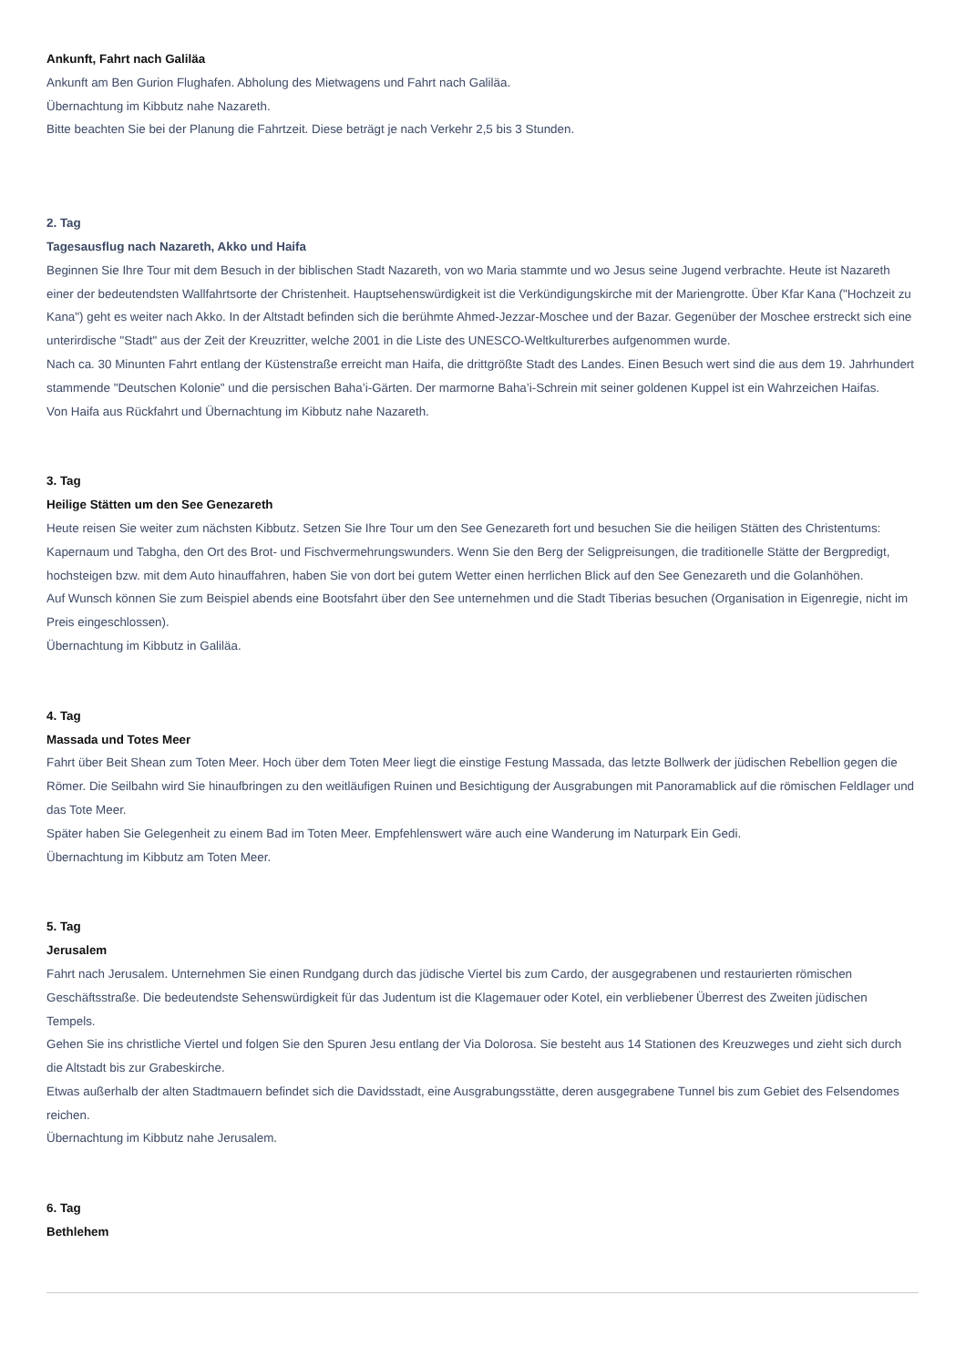Ankunft, Fahrt nach Galiläa
Ankunft am Ben Gurion Flughafen. Abholung des Mietwagens und Fahrt nach Galiläa.
Übernachtung im Kibbutz nahe Nazareth.
Bitte beachten Sie bei der Planung die Fahrtzeit. Diese beträgt je nach Verkehr 2,5 bis 3 Stunden.
2. Tag
Tagesausflug nach Nazareth, Akko und Haifa
Beginnen Sie Ihre Tour mit dem Besuch in der biblischen Stadt Nazareth, von wo Maria stammte und wo Jesus seine Jugend verbrachte. Heute ist Nazareth einer der bedeutendsten Wallfahrtsorte der Christenheit. Hauptsehenswürdigkeit ist die Verkündigungskirche mit der Mariengrotte. Über Kfar Kana ("Hochzeit zu Kana") geht es weiter nach Akko. In der Altstadt befinden sich die berühmte Ahmed-Jezzar-Moschee und der Bazar. Gegenüber der Moschee erstreckt sich eine unterirdische "Stadt" aus der Zeit der Kreuzritter, welche 2001 in die Liste des UNESCO-Weltkulturerbes aufgenommen wurde.
Nach ca. 30 Minunten Fahrt entlang der Küstenstraße erreicht man Haifa, die drittgrößte Stadt des Landes. Einen Besuch wert sind die aus dem 19. Jahrhundert stammende "Deutschen Kolonie" und die persischen Baha’i-Gärten. Der marmorne Baha’i-Schrein mit seiner goldenen Kuppel ist ein Wahrzeichen Haifas.
Von Haifa aus Rückfahrt und Übernachtung im Kibbutz nahe Nazareth.
3. Tag
Heilige Stätten um den See Genezareth
Heute reisen Sie weiter zum nächsten Kibbutz. Setzen Sie Ihre Tour um den See Genezareth fort und besuchen Sie die heiligen Stätten des Christentums: Kapernaum und Tabgha, den Ort des Brot- und Fischvermehrungswunders. Wenn Sie den Berg der Seligpreisungen, die traditionelle Stätte der Bergpredigt, hochsteigen bzw. mit dem Auto hinauffahren, haben Sie von dort bei gutem Wetter einen herrlichen Blick auf den See Genezareth und die Golanhöhen.
Auf Wunsch können Sie zum Beispiel abends eine Bootsfahrt über den See unternehmen und die Stadt Tiberias besuchen (Organisation in Eigenregie, nicht im Preis eingeschlossen).
Übernachtung im Kibbutz in Galiläa.
4. Tag
Massada und Totes Meer
Fahrt über Beit Shean zum Toten Meer. Hoch über dem Toten Meer liegt die einstige Festung Massada, das letzte Bollwerk der jüdischen Rebellion gegen die Römer. Die Seilbahn wird Sie hinaufbringen zu den weitläufigen Ruinen und Besichtigung der Ausgrabungen mit Panoramablick auf die römischen Feldlager und das Tote Meer.
Später haben Sie Gelegenheit zu einem Bad im Toten Meer. Empfehlenswert wäre auch eine Wanderung im Naturpark Ein Gedi.
Übernachtung im Kibbutz am Toten Meer.
5. Tag
Jerusalem
Fahrt nach Jerusalem. Unternehmen Sie einen Rundgang durch das jüdische Viertel bis zum Cardo, der ausgegrabenen und restaurierten römischen Geschäftsstraße. Die bedeutendste Sehenswürdigkeit für das Judentum ist die Klagemauer oder Kotel, ein verbliebener Überrest des Zweiten jüdischen Tempels.
Gehen Sie ins christliche Viertel und folgen Sie den Spuren Jesu entlang der Via Dolorosa. Sie besteht aus 14 Stationen des Kreuzweges und zieht sich durch die Altstadt bis zur Grabeskirche.
Etwas außerhalb der alten Stadtmauern befindet sich die Davidsstadt, eine Ausgrabungsstätte, deren ausgegrabene Tunnel bis zum Gebiet des Felsendomes reichen.
Übernachtung im Kibbutz nahe Jerusalem.
6. Tag
Bethlehem